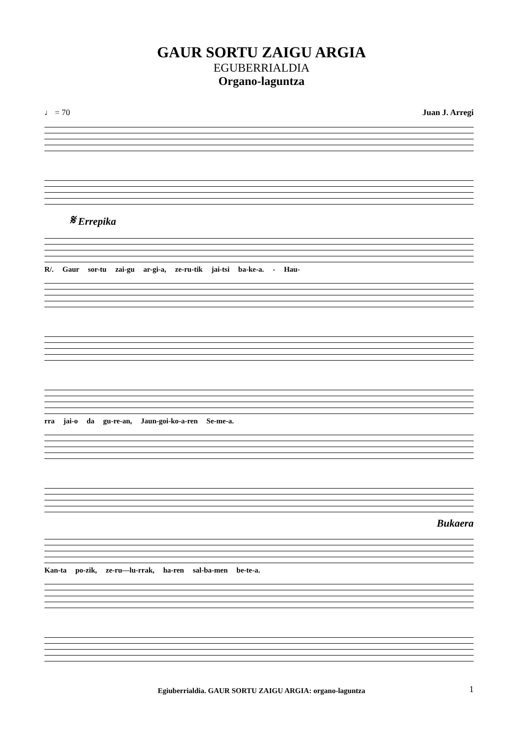GAUR SORTU ZAIGU ARGIA
EGUBERRIALDIA
Organo-laguntza
♩ = 70 Juan J. Arregi
𝄋 Errepika
R/. Gaur sor-tu zai-gu ar-gi-a, ze-ru-tik jai-tsi ba-ke-a. - Hau-
rra jai-o da gu-re-an, Jaun-goi-ko-a-ren Se-me-a.
Bukaera
Kan-ta po-zik, ze-ru—lu-rrak, ha-ren sal-ba-men be-te-a.
Egiuberrialdia. GAUR SORTU ZAIGU ARGIA: organo-laguntza 1